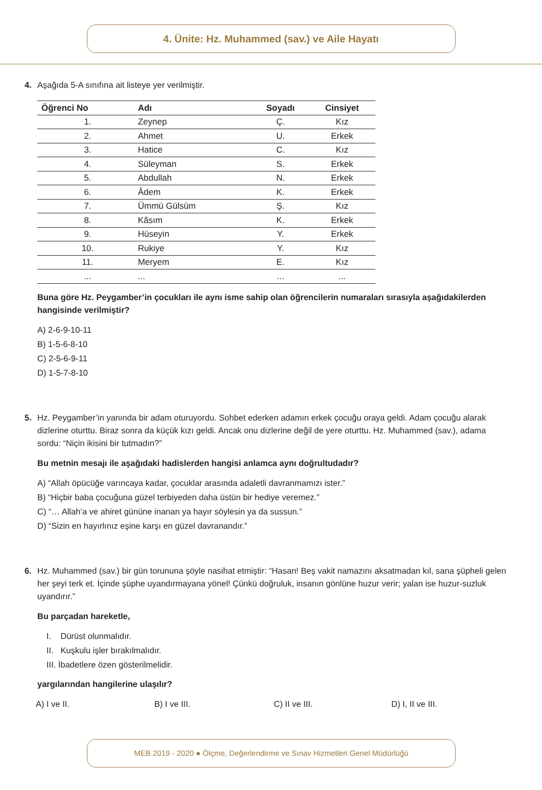4. Ünite: Hz. Muhammed (sav.) ve Aile Hayatı
4. Aşağıda 5-A sınıfına ait listeye yer verilmiştir.
| Öğrenci No | Adı | Soyadı | Cinsiyet |
| --- | --- | --- | --- |
| 1. | Zeynep | Ç. | Kız |
| 2. | Ahmet | U. | Erkek |
| 3. | Hatice | C. | Kız |
| 4. | Süleyman | S. | Erkek |
| 5. | Abdullah | N. | Erkek |
| 6. | Âdem | K. | Erkek |
| 7. | Ümmü Gülsüm | Ş. | Kız |
| 8. | Kâsım | K. | Erkek |
| 9. | Hüseyin | Y. | Erkek |
| 10. | Rukiye | Y. | Kız |
| 11. | Meryem | E. | Kız |
| ... | ... | ... | ... |
Buna göre Hz. Peygamber’in çocukları ile aynı isme sahip olan öğrencilerin numaraları sırasıyla aşağıdakilerden hangisinde verilmiştir?
A) 2-6-9-10-11
B) 1-5-6-8-10
C) 2-5-6-9-11
D) 1-5-7-8-10
5. Hz. Peygamber’in yanında bir adam oturuyordu. Sohbet ederken adamın erkek çocuğu oraya geldi. Adam çocuğu alarak dizlerine oturttu. Biraz sonra da küçük kızı geldi. Ancak onu dizlerine değil de yere oturttu. Hz. Muhammed (sav.), adama sordu: “Niçin ikisini bir tutmadın?”
Bu metnin mesajı ile aşağıdaki hadislerden hangisi anlamca aynı doğrultudadır?
A) “Allah öpücüğe varıncaya kadar, çocuklar arasında adaletli davranmamızı ister.”
B) “Hiçbir baba çocuğuna güzel terbiyeden daha üstün bir hediye veremez.”
C) “… Allah’a ve ahiret gününe inanan ya hayır söylesin ya da sussun.”
D) “Sizin en hayırlınız eşine karşı en güzel davranandır.”
6. Hz. Muhammed (sav.) bir gün torununa şöyle nasihat etmiştir: “Hasan! Beş vakit namazını aksatmadan kıl, sana şüpheli gelen her şeyi terk et. İçinde şüphe uyandırmayana yönel! Çünkü doğruluk, insanın gönlüne huzur verir; yalan ise huzur-suzluk uyandırır.”
Bu parçadan hareketle,
I. Dürüst olunmalıdır.
II. Kuşkulu işler bırakılmalıdır.
III. İbadetlere özen gösterilmelidir.
yargılarından hangilerine ulaşılır?
A) I ve II. B) I ve III. C) II ve III. D) I, II ve III.
MEB 2019 - 2020 ● Ölçme, Değerlendirme ve Sınav Hizmetleri Genel Müdürlüğü